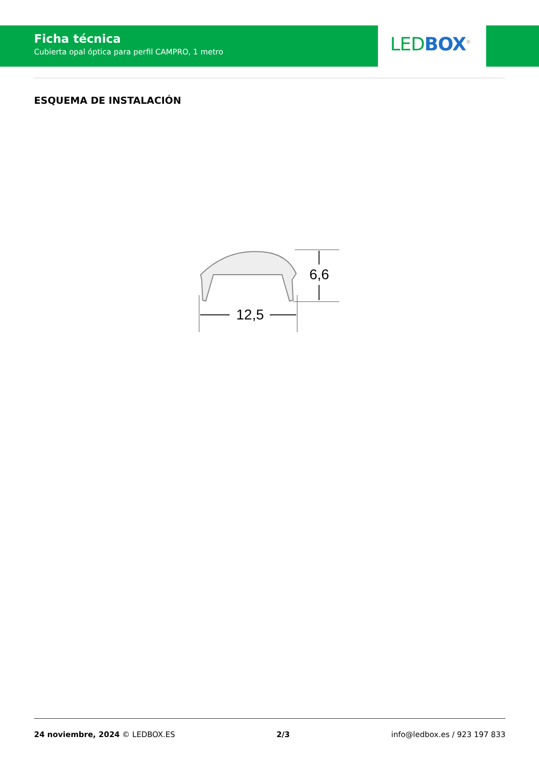Ficha técnica
Cubierta opal óptica para perfil CAMPRO, 1 metro
LED BOX<sup>®</sup>
ESQUEMA DE INSTALACIÓN
6,6
12,5
24 noviembre, 2024 © LEDBOX.ES 2/3 info@ledbox.es / 923 197 833